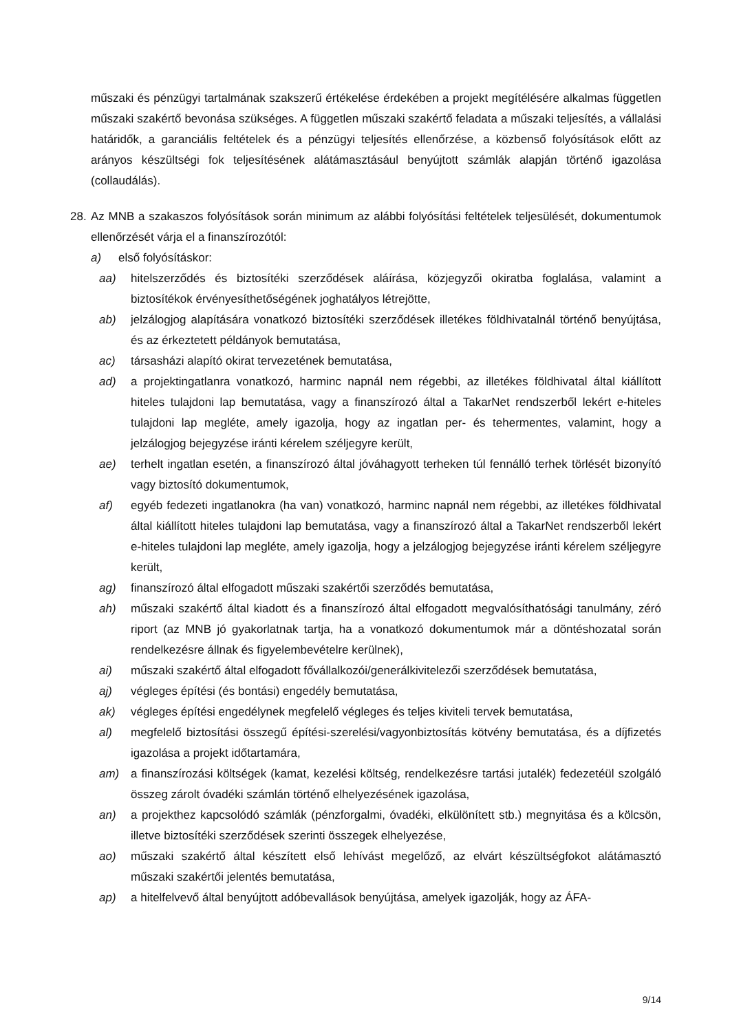műszaki és pénzügyi tartalmának szakszerű értékelése érdekében a projekt megítélésére alkalmas független műszaki szakértő bevonása szükséges. A független műszaki szakértő feladata a műszaki teljesítés, a vállalási határidők, a garanciális feltételek és a pénzügyi teljesítés ellenőrzése, a közbenső folyósítások előtt az arányos készültségi fok teljesítésének alátámasztásául benyújtott számlák alapján történő igazolása (collaudálás).
28.
Az MNB a szakaszos folyósítások során minimum az alábbi folyósítási feltételek teljesülését, dokumentumok ellenőrzését várja el a finanszírozótól:
a) első folyósításkor:
aa) hitelszerződés és biztosítéki szerződések aláírása, közjegyzői okiratba foglalása, valamint a biztosítékok érvényesíthetőségének joghatályos létrejötte,
ab) jelzálogjog alapítására vonatkozó biztosítéki szerződések illetékes földhivatalnál történő benyújtása, és az érkeztetett példányok bemutatása,
ac) társasházi alapító okirat tervezetének bemutatása,
ad) a projektingatlanra vonatkozó, harminc napnál nem régebbi, az illetékes földhivatal által kiállított hiteles tulajdoni lap bemutatása, vagy a finanszírozó által a TakarNet rendszerből lekért e-hiteles tulajdoni lap megléte, amely igazolja, hogy az ingatlan per- és tehermentes, valamint, hogy a jelzálogjog bejegyzése iránti kérelem széljegyre került,
ae) terhelt ingatlan esetén, a finanszírozó által jóváhagyott terheken túl fennálló terhek törlését bizonyító vagy biztosító dokumentumok,
af) egyéb fedezeti ingatlanokra (ha van) vonatkozó, harminc napnál nem régebbi, az illetékes földhivatal által kiállított hiteles tulajdoni lap bemutatása, vagy a finanszírozó által a TakarNet rendszerből lekért e-hiteles tulajdoni lap megléte, amely igazolja, hogy a jelzálogjog bejegyzése iránti kérelem széljegyre került,
ag) finanszírozó által elfogadott műszaki szakértői szerződés bemutatása,
ah) műszaki szakértő által kiadott és a finanszírozó által elfogadott megvalósíthatósági tanulmány, zéró riport (az MNB jó gyakorlatnak tartja, ha a vonatkozó dokumentumok már a döntéshozatal során rendelkezésre állnak és figyelembevételre kerülnek),
ai) műszaki szakértő által elfogadott fővállalkozói/generálkivitelezői szerződések bemutatása,
aj) végleges építési (és bontási) engedély bemutatása,
ak) végleges építési engedélynek megfelelő végleges és teljes kiviteli tervek bemutatása,
al) megfelelő biztosítási összegű építési-szerelési/vagyonbiztosítás kötvény bemutatása, és a díjfizetés igazolása a projekt időtartamára,
am) a finanszírozási költségek (kamat, kezelési költség, rendelkezésre tartási jutalék) fedezetéül szolgáló összeg zárolt óvadéki számlán történő elhelyezésének igazolása,
an) a projekthez kapcsolódó számlák (pénzforgalmi, óvadéki, elkülönített stb.) megnyitása és a kölcsön, illetve biztosítéki szerződések szerinti összegek elhelyezése,
ao) műszaki szakértő által készített első lehívást megelőző, az elvárt készültségfokot alátámasztó műszaki szakértői jelentés bemutatása,
ap) a hitelfelvevő által benyújtott adóbevallások benyújtása, amelyek igazolják, hogy az ÁFA-
9/14